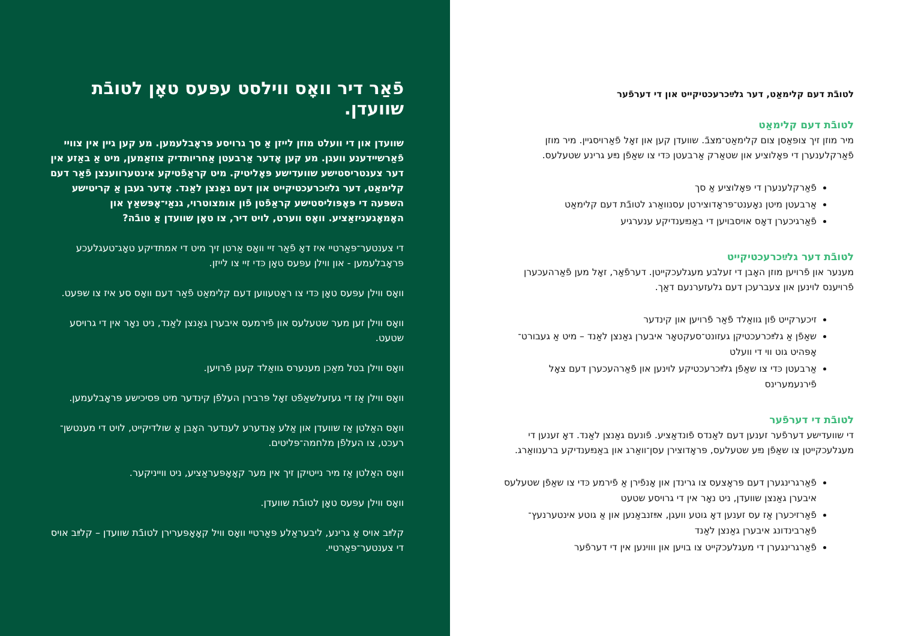פֿאַר דיר וואָס ווילסט עפּעס טאָן לטובֿת שוועדן.
שוועדן און די וועלט מוזן לייזן אַ סך גרויסע פּראָבלעמען. מע קען גיין אין צוויי פֿאַרשיידענע וועגן. מע קען אָדער אַרבעטן אַחריותדיק צוזאַמען, מיט אַ באַזע אין דער צענטריסטישע שוועדישע פּאָליטיק. מיט קראַפֿטיקע אינטערווענצן פֿאַר דעם קלימאַט, דער גלײַכרעכטיקייט און דעם גאַנצן לאַנד. אָדער געבן אַ קריטישע השפּעה די פּאָפּוליסטישע קראַפֿטן פֿון אומצוטרוי, גנאַי־אָפּשאַץ און האָמאָגעניזאַציע. וואָס ווערט, לויט דיר, צו טאָן שוועדן אַ טובֿה?
די צענטער־פּאַרטיי איז דאָ פֿאַר זיי וואָס אַרטן זיך מיט די אמתדיקע טאָג־טעגלעכע פּראָבלעמען - און ווילן עפּעס טאָן כּדי זיי צו לייזן.
וואָס ווילן עפּעס טאָן כּדי צו ראַטעווען דעם קלימאַט פֿאַר דעם וואָס סע איז צו שפּעט.
וואָס ווילן זען מער שטעלעס און פֿירמעס איבערן גאַנצן לאַנד, ניט נאָר אין די גרויסע שטעט.
וואָס ווילן בטל מאַכן מענערס גוואַלד קעגן פֿרויען.
וואָס ווילן אַז די געזעלשאַפֿט זאָל פּרבירן העלפֿן קינדער מיט פּסיכישע פּראָבלעמען.
וואָס האַלטן אַז שוועדן און אַלע אַנדערע לענדער האָבן אַ שולדיקייט, לויט די מענטשן־רעכט, צו העלפֿן מלחמה־פּליטים.
וואָס האַלטן אַז מיר נייטיקן זיך אין מער קאָאָפּעראַציע, ניט ווייניקער.
וואָס ווילן עפּעס טאָן לטובֿת שוועדן.
קלײַב אויס אַ גרינע, ליבעראַלע פּאַרטיי וואָס וויל קאָאָפּערירן לטובֿת שוועדן – קלײַב אויס די צענטער־פּאַרטיי.
לטובֿת דעם קלימאַט, דער גלײַכרעכטיקייט און די דערפֿער
לטובֿת דעם קלימאַט
מיר מוזן זיך צופּאַסן צום קלימאַט־מצבֿ. שוועדן קען און זאָל פֿאַרויסגיין. מיר מוזן פֿאַרקלענערן די פּאָלוציע און שטאַרק אַרבעטן כּדי צו שאַפֿן נײַע גרינע שטעלעס.
פֿאַרקלענערן די פּאָלוציע אַ סך
אַרבעטן מיטן נאָענט־פּראָדוצירטן עסנוואַרג לטובֿת דעם קלימאַט
פֿאַרגיכערן דאָס אויסבויען די באַנײַענדיקע ענערגיע
לטובֿת דער גלײַכרעכטיקייט
מענער און פֿרויען מוזן האָבן די זעלבע מעגלעכקייטן. דערפֿאַר, זאָל מען פֿאַרהעכערן פֿרויענס לוינען און צעברעכן דעם גלעזערנעם דאַך.
זיכערקייט פֿון גוואַלד פֿאַר פֿרויען און קינדער
שאַפֿן אַ גלײַכרעכטיקן געזונט־סעקטאָר איבערן גאַנצן לאַנד – מיט אַ געבורט־אָפּהיט גוט ווי די וועלט
אַרבעטן כּדי צו שאַפֿן גלײַכרעכטיקע לוינען און פֿאַרהעכערן דעם צאָל פֿירנעמערינס
לטובֿת די דערפֿער
די שוועדישע דערפֿער זענען דעם לאַנדס פֿונדאַציע. פֿונעם גאַנצן לאַנד. דאָ זענען די מעגלעכקייטן צו שאַפֿן נײַע שטעלעס, פּראָדוצירן עסן־וואַרג און באַנײַענדיקע ברענוואַרג.
פֿאַרגרינגערן דעם פּראָצעס צו גרינדן און אָנפֿירן אַ פֿירמע כּדי צו שאַפֿן שטעלעס איבערן גאַנצן שוועדן, ניט נאָר אין די גרויסע שטעט
פֿאַרזיכערן אַז עס זענען דאָ גוטע וועגן, אײַזנבאַנען און אַ גוטע אינטערנעץ־פֿאַרבינדונג איבערן גאַנצן לאַנד
פֿאַרגרינגערן די מעגלעכקייט צו בויען און וווינען אין די דערפֿער